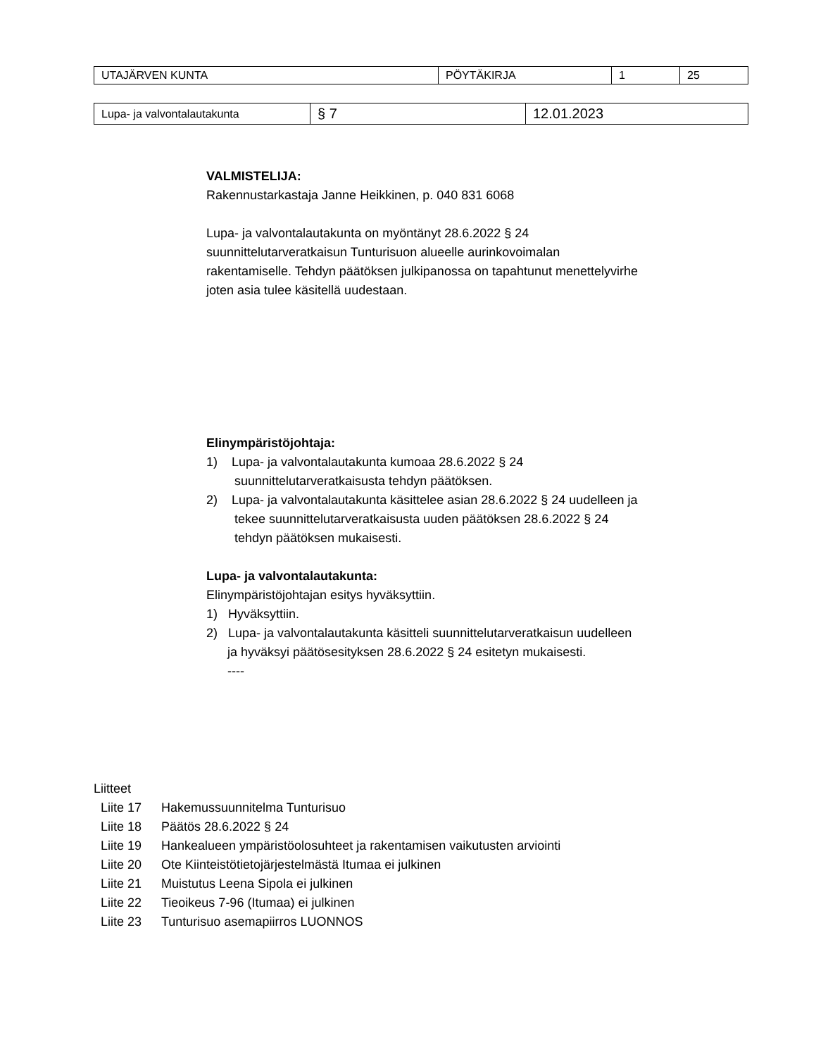| UTAJÄRVEN KUNTA | PÖYTÄKIRJA | 1 | 25 |
| Lupa- ja valvontalautakunta | § 7 | 12.01.2023 |
VALMISTELIJA:
Rakennustarkastaja Janne Heikkinen, p. 040 831 6068
Lupa- ja valvontalautakunta on myöntänyt 28.6.2022 § 24
suunnittelutarveratkaisun Tunturisuon alueelle aurinkovoimalan
rakentamiselle. Tehdyn päätöksen julkipanossa on tapahtunut menettelyvirhe
joten asia tulee käsitellä uudestaan.
Elinympäristöjohtaja:
1) Lupa- ja valvontalautakunta kumoaa 28.6.2022 § 24
suunnittelutarveratkaisusta tehdyn päätöksen.
2) Lupa- ja valvontalautakunta käsittelee asian 28.6.2022 § 24 uudelleen ja
tekee suunnittelutarveratkaisusta uuden päätöksen 28.6.2022 § 24
tehdyn päätöksen mukaisesti.
Lupa- ja valvontalautakunta:
Elinympäristöjohtajan esitys hyväksyttiin.
1) Hyväksyttiin.
2) Lupa- ja valvontalautakunta käsitteli suunnittelutarveratkaisun uudelleen
ja hyväksyi päätösesityksen 28.6.2022 § 24 esitetyn mukaisesti.
----
Liitteet
Liite 17 Hakemussuunnitelma Tunturisuo
Liite 18 Päätös 28.6.2022 § 24
Liite 19 Hankealueen ympäristöolosuhteet ja rakentamisen vaikutusten arviointi
Liite 20 Ote Kiinteistötietojärjestelmästä Itumaa ei julkinen
Liite 21 Muistutus Leena Sipola ei julkinen
Liite 22 Tieoikeus 7-96 (Itumaa) ei julkinen
Liite 23 Tunturisuo asemapiirros LUONNOS